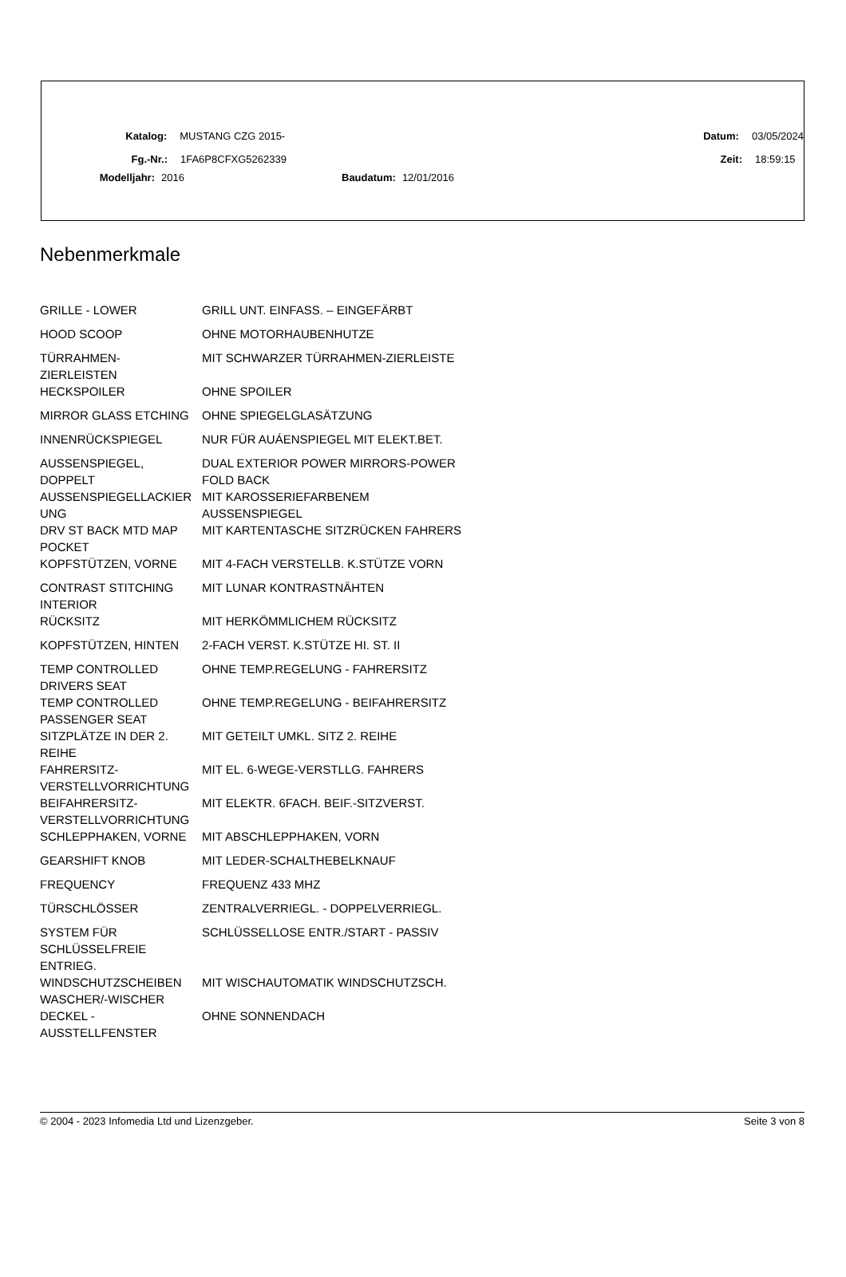Katalog: MUSTANG CZG 2015- Datum: 03/05/2024
Fg.-Nr.: 1FA6P8CFXG5262339 Zeit: 18:59:15
Modelljahr: 2016 Baudatum: 12/01/2016
Nebenmerkmale
| GRILLE - LOWER | GRILL UNT. EINFASS. – EINGEFÄRBT |
| HOOD SCOOP | OHNE MOTORHAUBENHUTZE |
| TÜRRAHMEN- ZIERLEISTEN | MIT SCHWARZER TÜRRAHMEN-ZIERLEISTE |
| HECKSPOILER | OHNE SPOILER |
| MIRROR GLASS ETCHING | OHNE SPIEGELGLASÄTZUNG |
| INNENRÜCKSPIEGEL | NUR FÜR AUÁENSPIEGEL MIT ELEKT.BET. |
| AUSSENSPIEGEL, DOPPELT | DUAL EXTERIOR POWER MIRRORS-POWER FOLD BACK |
| AUSSENSPIEGELLACKIER UNG | MIT KAROSSERIEFARBENEM AUSSENSPIEGEL |
| DRV ST BACK MTD MAP POCKET | MIT KARTENTASCHE SITZRÜCKEN FAHRERS |
| KOPFSTÜTZEN, VORNE | MIT 4-FACH VERSTELLB. K.STÜTZE VORN |
| CONTRAST STITCHING INTERIOR | MIT LUNAR KONTRASTNÄHTEN |
| RÜCKSITZ | MIT HERKÖMMLICHEM RÜCKSITZ |
| KOPFSTÜTZEN, HINTEN | 2-FACH VERST. K.STÜTZE HI. ST. II |
| TEMP CONTROLLED DRIVERS SEAT | OHNE TEMP.REGELUNG - FAHRERSITZ |
| TEMP CONTROLLED PASSENGER SEAT | OHNE TEMP.REGELUNG - BEIFAHRERSITZ |
| SITZPLÄTZE IN DER 2. REIHE | MIT GETEILT UMKL. SITZ 2. REIHE |
| FAHRERSITZ- VERSTELLVORRICHTUNG | MIT EL. 6-WEGE-VERSTLLG. FAHRERS |
| BEIFAHRERSITZ- VERSTELLVORRICHTUNG | MIT ELEKTR. 6FACH. BEIF.-SITZVERST. |
| SCHLEPPHAKEN, VORNE | MIT ABSCHLEPPHAKEN, VORN |
| GEARSHIFT KNOB | MIT LEDER-SCHALTHEBELKNAUF |
| FREQUENCY | FREQUENZ 433 MHZ |
| TÜRSCHLÖSSER | ZENTRALVERRIEGL. - DOPPELVERRIEGL. |
| SYSTEM FÜR SCHLÜSSELFREIE ENTRIEG. | SCHLÜSSELLOSE ENTR./START - PASSIV |
| WINDSCHUTZSCHEIBEN WASCHER/-WISCHER | MIT WISCHAUTOMATIK WINDSCHUTZSCH. |
| DECKEL - AUSSTELLFENSTER | OHNE SONNENDACH |
© 2004 - 2023 Infomedia Ltd und Lizenzgeber. Seite 3 von 8